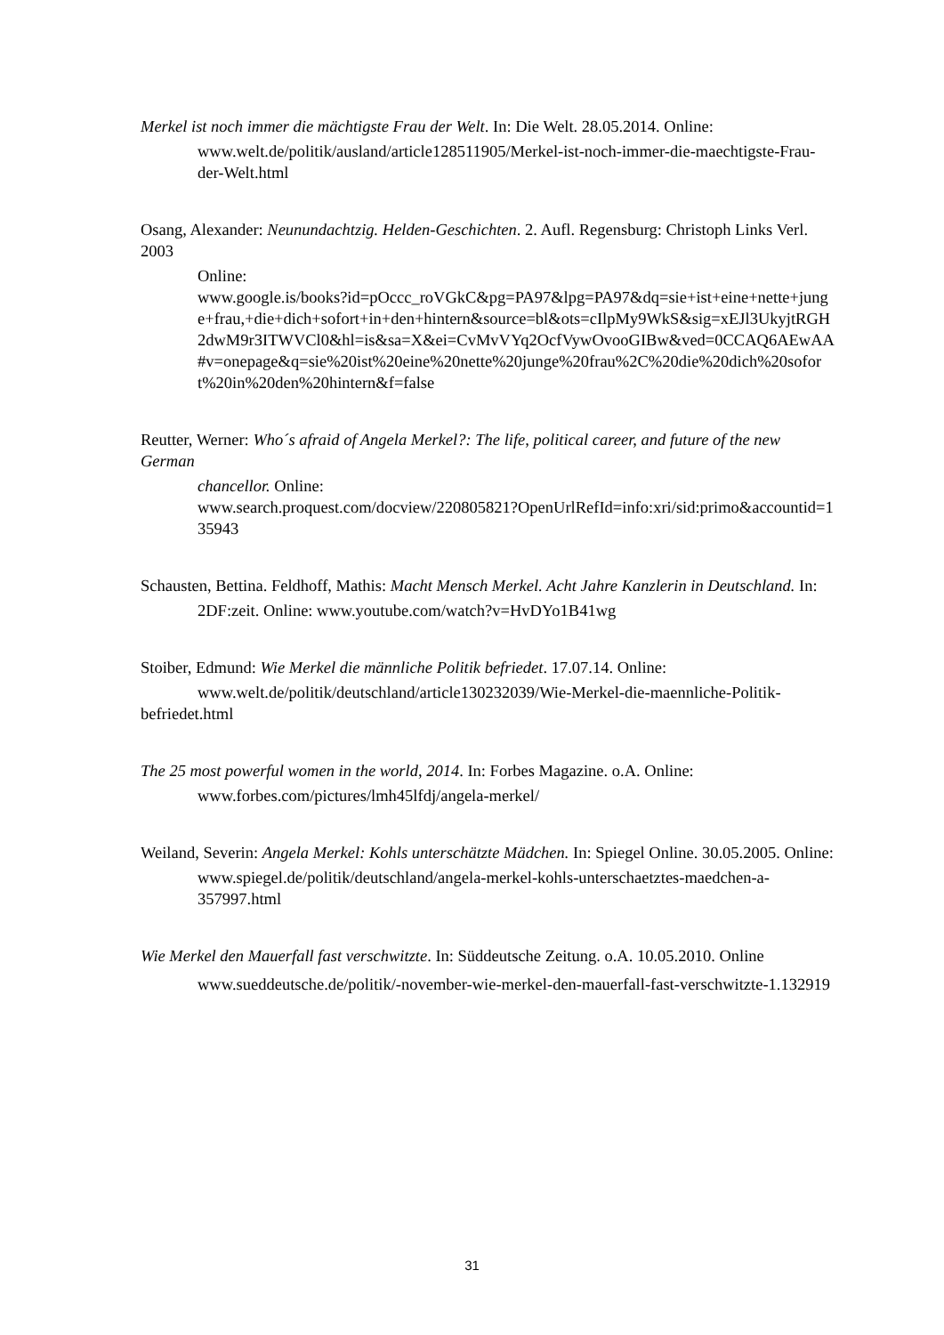Merkel ist noch immer die mächtigste Frau der Welt. In: Die Welt. 28.05.2014. Online:
www.welt.de/politik/ausland/article128511905/Merkel-ist-noch-immer-die-maechtigste-Frau-der-Welt.html
Osang, Alexander: Neunundachtzig. Helden-Geschichten. 2. Aufl. Regensburg: Christoph Links Verl. 2003
Online:
www.google.is/books?id=pOccc_roVGkC&pg=PA97&lpg=PA97&dq=sie+ist+eine+nette+junge+frau,+die+dich+sofort+in+den+hintern&source=bl&ots=cIlpMy9WkS&sig=xEJl3UkyjtRGH2dwM9r3ITWVCl0&hl=is&sa=X&ei=CvMvVYq2OcfVywOvooGIBw&ved=0CCAQ6AEwAA#v=onepage&q=sie%20ist%20eine%20nette%20junge%20frau%2C%20die%20dich%20sofort%20in%20den%20hintern&f=false
Reutter, Werner: Who´s afraid of Angela Merkel?: The life, political career, and future of the new German
chancellor. Online:
www.search.proquest.com/docview/220805821?OpenUrlRefId=info:xri/sid:primo&accountid=135943
Schausten, Bettina. Feldhoff, Mathis: Macht Mensch Merkel. Acht Jahre Kanzlerin in Deutschland. In:
2DF:zeit. Online: www.youtube.com/watch?v=HvDYo1B41wg
Stoiber, Edmund: Wie Merkel die männliche Politik befriedet. 17.07.14. Online:
www.welt.de/politik/deutschland/article130232039/Wie-Merkel-die-maennliche-Politik-befriedet.html
The 25 most powerful women in the world, 2014. In: Forbes Magazine. o.A. Online:
www.forbes.com/pictures/lmh45lfdj/angela-merkel/
Weiland, Severin: Angela Merkel: Kohls unterschätzte Mädchen. In: Spiegel Online. 30.05.2005. Online:
www.spiegel.de/politik/deutschland/angela-merkel-kohls-unterschaetztes-maedchen-a-357997.html
Wie Merkel den Mauerfall fast verschwitzte. In: Süddeutsche Zeitung. o.A. 10.05.2010. Online
www.sueddeutsche.de/politik/-november-wie-merkel-den-mauerfall-fast-verschwitzte-1.132919
31